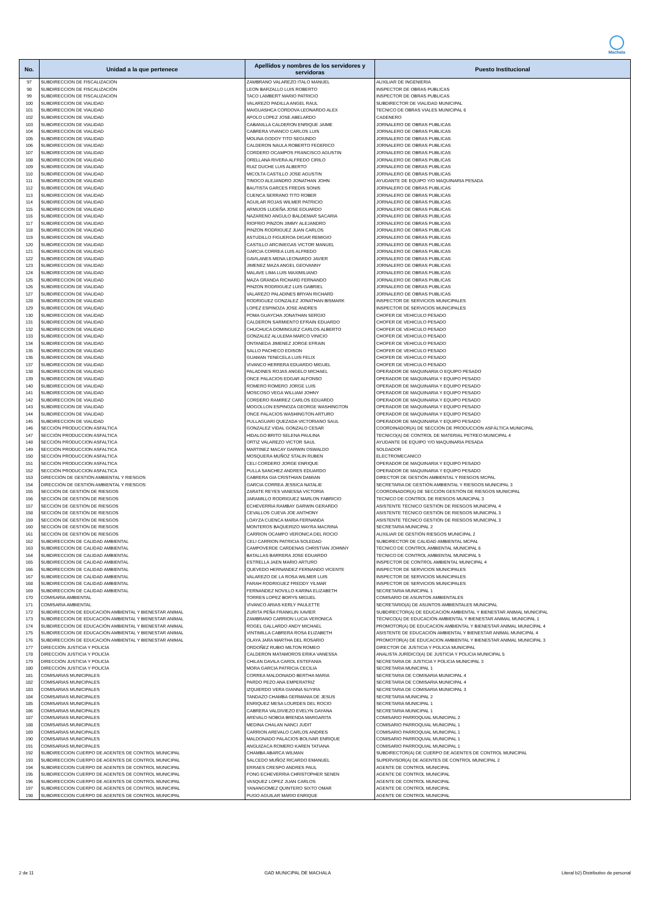Machala
| No. | Unidad a la que pertenece | Apellidos y nombres de los servidores y servidoras | Puesto Institucional |
| --- | --- | --- | --- |
| 97 | SUBDIRECCION DE FISCALIZACIÓN | ZAMBRANO VALAREZO ITALO MANUEL | AUXILIAR DE INGENIERIA |
| 98 | SUBDIRECCION DE FISCALIZACIÓN | LEON BARZALLO LUIS ROBERTO | INSPECTOR DE OBRAS PUBLICAS |
| 99 | SUBDIRECCION DE FISCALIZACIÓN | TACO LAMBERT MARIO PATRICIO | INSPECTOR DE OBRAS PUBLICAS |
| 100 | SUBDIRECCION DE VIALIDAD | VALAREZO PADILLA ANGEL RAUL | SUBDIRECTOR DE VIALIDAD MUNICIPAL |
| 101 | SUBDIRECCION DE VIALIDAD | MAIGUASHCA CORDOVA LEONARDO ALEX | TECNICO DE OBRAS VIALES MUNICIPAL 6 |
| 102 | SUBDIRECCION DE VIALIDAD | APOLO LOPEZ JOSE ABELARDO | CADENERO |
| 103 | SUBDIRECCION DE VIALIDAD | CABANILLA CALDERON ENRIQUE JAIME | JORNALERO DE OBRAS PUBLICAS |
| 104 | SUBDIRECCION DE VIALIDAD | CABRERA VIVANCO CARLOS LUIS | JORNALERO DE OBRAS PUBLICAS |
| 105 | SUBDIRECCION DE VIALIDAD | MOLINA GODOY TITO SEGUNDO | JORNALERO DE OBRAS PUBLICAS |
| 106 | SUBDIRECCION DE VIALIDAD | CALDERON NAULA ROBERTO FEDERICO | JORNALERO DE OBRAS PUBLICAS |
| 107 | SUBDIRECCION DE VIALIDAD | CORDERO OCAMPOS FRANCISCO AGUSTIN | JORNALERO DE OBRAS PUBLICAS |
| 108 | SUBDIRECCION DE VIALIDAD | ORELLANA RIVERA ALFREDO CIRILO | JORNALERO DE OBRAS PUBLICAS |
| 109 | SUBDIRECCION DE VIALIDAD | RUIZ DUCHE LUIS ALBERTO | JORNALERO DE OBRAS PUBLICAS |
| 110 | SUBDIRECCION DE VIALIDAD | MICOLTA CASTILLO JOSE AGUSTIN | JORNALERO DE OBRAS PUBLICAS |
| 111 | SUBDIRECCION DE VIALIDAD | TINOCO ALEJANDRO JONATHAN JOHN | AYUDANTE DE EQUIPO Y/O MAQUINARIA PESADA |
| 112 | SUBDIRECCION DE VIALIDAD | BAUTISTA GARCES FREDIS SONIS | JORNALERO DE OBRAS PUBLICAS |
| 113 | SUBDIRECCION DE VIALIDAD | CUENCA SERRANO TITO ROBER | JORNALERO DE OBRAS PUBLICAS |
| 114 | SUBDIRECCION DE VIALIDAD | AGUILAR ROJAS WILMER PATRICIO | JORNALERO DE OBRAS PUBLICAS |
| 115 | SUBDIRECCION DE VIALIDAD | ARMIJOS LUDEÑA JOSE EDUARDO | JORNALERO DE OBRAS PUBLICAS |
| 116 | SUBDIRECCION DE VIALIDAD | NAZARENO ANGULO BALDEMAR SACARIA | JORNALERO DE OBRAS PUBLICAS |
| 117 | SUBDIRECCION DE VIALIDAD | RIOFRIO PINZON JIMMY ALEJANDRO | JORNALERO DE OBRAS PUBLICAS |
| 118 | SUBDIRECCION DE VIALIDAD | PINZON RODRIGUEZ JUAN CARLOS | JORNALERO DE OBRAS PUBLICAS |
| 119 | SUBDIRECCION DE VIALIDAD | ASTUDILLO FIGUEROA DIGAR REMIGIO | JORNALERO DE OBRAS PUBLICAS |
| 120 | SUBDIRECCION DE VIALIDAD | CASTILLO ARCINIEGAS VICTOR MANUEL | JORNALERO DE OBRAS PUBLICAS |
| 121 | SUBDIRECCION DE VIALIDAD | GARCIA CORREA LUIS ALFREDO | JORNALERO DE OBRAS PUBLICAS |
| 122 | SUBDIRECCION DE VIALIDAD | GAVILANES MENA LEONARDO JAVIER | JORNALERO DE OBRAS PUBLICAS |
| 123 | SUBDIRECCION DE VIALIDAD | JIMENEZ MAZA ANGEL GEOVANNY | JORNALERO DE OBRAS PUBLICAS |
| 124 | SUBDIRECCION DE VIALIDAD | MALAVE LIMA LUIS MAXIMILIANO | JORNALERO DE OBRAS PUBLICAS |
| 125 | SUBDIRECCION DE VIALIDAD | MAZA GRANDA RICHARD FERNANDO | JORNALERO DE OBRAS PUBLICAS |
| 126 | SUBDIRECCION DE VIALIDAD | PINZON RODRIGUEZ LUIS GABRIEL | JORNALERO DE OBRAS PUBLICAS |
| 127 | SUBDIRECCION DE VIALIDAD | VALAREZO PALADINES BRYAN RICHARD | JORNALERO DE OBRAS PUBLICAS |
| 128 | SUBDIRECCION DE VIALIDAD | RODRIGUEZ GONZALEZ JONATHAN BISMARK | INSPECTOR DE SERVICIOS MUNICIPALES |
| 129 | SUBDIRECCION DE VIALIDAD | LOPEZ ESPINOZA JOSE ANDRES | INSPECTOR DE SERVICIOS MUNICIPALES |
| 130 | SUBDIRECCION DE VIALIDAD | POMA GUAYCHA JONATHAN SERGIO | CHOFER DE VEHICULO PESADO |
| 131 | SUBDIRECCION DE VIALIDAD | CALDERON SARMIENTO EFRAIN EDUARDO | CHOFER DE VEHICULO PESADO |
| 132 | SUBDIRECCION DE VIALIDAD | CHUCHUCA DOMINGUEZ CARLOS ALBERTO | CHOFER DE VEHICULO PESADO |
| 133 | SUBDIRECCION DE VIALIDAD | GONZALEZ ALULEMA MARCO VINICIO | CHOFER DE VEHICULO PESADO |
| 134 | SUBDIRECCION DE VIALIDAD | ONTANEDA JIMENEZ JORGE EFRAIN | CHOFER DE VEHICULO PESADO |
| 135 | SUBDIRECCION DE VIALIDAD | SALLO PACHECO EDISON | CHOFER DE VEHICULO PESADO |
| 136 | SUBDIRECCION DE VIALIDAD | GUAMAN TENECELA LUIS FELIX | CHOFER DE VEHICULO PESADO |
| 137 | SUBDIRECCION DE VIALIDAD | VIVANCO HERRERA EDUARDO MIGUEL | CHOFER DE VEHICULO PESADO |
| 138 | SUBDIRECCION DE VIALIDAD | PALADINES ROJAS ANGELO MICHAEL | OPERADOR DE MAQUINARIA O EQUIPO PESADO |
| 139 | SUBDIRECCION DE VIALIDAD | ONCE PALACIOS EDGAR ALFONSO | OPERADOR DE MAQUINARIA Y EQUIPO PESADO |
| 140 | SUBDIRECCION DE VIALIDAD | ROMERO ROMERO JORGE LUIS | OPERADOR DE MAQUINARIA Y EQUIPO PESADO |
| 141 | SUBDIRECCION DE VIALIDAD | MOSCOSO VEGA WILLIAM JOHNY | OPERADOR DE MAQUINARIA Y EQUIPO PESADO |
| 142 | SUBDIRECCION DE VIALIDAD | CORDERO RAMIREZ CARLOS EDUARDO | OPERADOR DE MAQUINARIA Y EQUIPO PESADO |
| 143 | SUBDIRECCION DE VIALIDAD | MOGOLLON ESPINOZA GEORGE WASHINGTON | OPERADOR DE MAQUINARIA Y EQUIPO PESADO |
| 144 | SUBDIRECCION DE VIALIDAD | ONCE PALACIOS WASHINGTON ARTURO | OPERADOR DE MAQUINARIA Y EQUIPO PESADO |
| 145 | SUBDIRECCION DE VIALIDAD | PULLAGUARI QUEZADA VICTORIANO SAUL | OPERADOR DE MAQUINARIA Y EQUIPO PESADO |
| 146 | SECCIÓN PRODUCCION ASFALTICA | GONZALEZ VIDAL GONZALO CESAR | COORDINADOR(A) DE SECCIÓN DE PRODUCCIÓN ASFÁLTICA MUNICIPAL |
| 147 | SECCIÓN PRODUCCION ASFALTICA | HIDALGO BRITO SELENA PAULINA | TECNICO(A) DE CONTROL DE MATERIAL PETREO MUNICIPAL 4 |
| 148 | SECCIÓN PRODUCCION ASFALTICA | ORTIZ VALAREZO VICTOR SAUL | AYUDANTE DE EQUIPO Y/O MAQUINARIA PESADA |
| 149 | SECCIÓN PRODUCCION ASFALTICA | MARTINEZ MACAY DARWIN OSWALDO | SOLDADOR |
| 150 | SECCIÓN PRODUCCION ASFALTICA | MOSQUERA MUÑOZ STALIN RUBEN | ELECTROMECANICO |
| 151 | SECCIÓN PRODUCCION ASFALTICA | CELI CORDERO JORGE ENRIQUE | OPERADOR DE MAQUINARIA Y EQUIPO PESADO |
| 152 | SECCIÓN PRODUCCION ASFALTICA | PULLA SANCHEZ ANDRES EDUARDO | OPERADOR DE MAQUINARIA Y EQUIPO PESADO |
| 153 | DIRECCIÓN DE GESTIÓN AMBIENTAL Y RIESGOS | CABRERA GIA CRISTHIAN DAMIAN | DIRECTOR DE GESTIÓN AMBIENTAL Y RIESGOS MCPAL |
| 154 | DIRECCIÓN DE GESTIÓN AMBIENTAL Y RIESGOS | GARCIA CORREA JESSICA NATALIE | SECRETARIA DE GESTIÓN AMBIENTAL Y RIESGOS MUNICIPAL 3 |
| 155 | SECCIÓN DE GESTIÓN DE RIESGOS | ZARATE REYES VANESSA VICTORIA | COORDINADOR(A) DE SECCIÓN GESTIÓN DE RIESGOS MUNICIPAL |
| 156 | SECCIÓN DE GESTIÓN DE RIESGOS | JARAMILLO RODRIGUEZ MARLON FABRICIO | TECNICO DE CONTROL DE RIESGOS MUNICIPAL 3 |
| 157 | SECCIÓN DE GESTIÓN DE RIESGOS | ECHEVERRIA RAMBAY DARWIN GERARDO | ASISTENTE TÉCNICO GESTIÓN DE RIESGOS MUNICIPAL 4 |
| 158 | SECCIÓN DE GESTIÓN DE RIESGOS | CEVALLOS CUEVA JOE ANTHONY | ASISTENTE TÉCNICO GESTIÓN DE RIESGOS MUNICIPAL 3 |
| 159 | SECCIÓN DE GESTIÓN DE RIESGOS | LOAYZA CUENCA MARIA FERNANDA | ASISTENTE TÉCNICO GESTIÓN DE RIESGOS MUNICIPAL 3 |
| 160 | SECCIÓN DE GESTIÓN DE RIESGOS | MONTEROS BAQUERIZO MAYRA MACRINA | SECRETARIA MUNICIPAL 2 |
| 161 | SECCIÓN DE GESTIÓN DE RIESGOS | CARRION OCAMPO VERONICA DEL ROCIO | AUXILIAR DE GESTIÓN RIESGOS MUNICIPAL 2 |
| 162 | SUBDIRECCION DE CALIDAD AMBIENTAL | CELI CARRION PATRICIA SOLEDAD | SUBDIRECTOR DE CALIDAD AMBIENTAL MCPAL |
| 163 | SUBDIRECCION DE CALIDAD AMBIENTAL | CAMPOVERDE CARDENAS CHRISTIAN JOHNNY | TÉCNICO DE CONTROL AMBIENTAL MUNICIPAL 6 |
| 164 | SUBDIRECCION DE CALIDAD AMBIENTAL | BATALLAS BARRERA JOSE EDUARDO | TECNICO DE CONTROL AMBIENTAL MUNICIPAL 5 |
| 165 | SUBDIRECCION DE CALIDAD AMBIENTAL | ESTRELLA JAEN MARIO ARTURO | INSPECTOR DE CONTROL AMBIENTAL MUNICIPAL 4 |
| 166 | SUBDIRECCION DE CALIDAD AMBIENTAL | QUEVEDO HERNANDEZ FERNANDO VICENTE | INSPECTOR DE SERVICIOS MUNICIPALES |
| 167 | SUBDIRECCION DE CALIDAD AMBIENTAL | VALAREZO DE LA ROSA WILMER LUIS | INSPECTOR DE SERVICIOS MUNICIPALES |
| 168 | SUBDIRECCION DE CALIDAD AMBIENTAL | FARAH RODRIGUEZ FREDDY YILMAR | INSPECTOR DE SERVICIOS MUNICIPALES |
| 169 | SUBDIRECCION DE CALIDAD AMBIENTAL | FERNANDEZ NOVILLO KARINA ELIZABETH | SECRETARIA MUNICIPAL 1 |
| 170 | COMISARIA AMBIENTAL | TORRES LOPEZ BORYS MIGUEL | COMISARIO DE ASUNTOS AMBIENTALES |
| 171 | COMISARIA AMBIENTAL | VIVANCO ARIAS KERLY PAULETTE | SECRETARIO(A) DE ASUNTOS AMBIENTALES MUNICIPAL |
| 172 | SUBDIRECCION DE EDUCACIÓN AMBIENTAL Y BIENESTAR ANIMAL | ZURITA PEÑA FRANKLIN XAVIER | SUBDIRECTOR(A) DE EDUCACIÓN AMBIENTAL Y BIENESTAR ANIMAL MUNICIPAL |
| 173 | SUBDIRECCION DE EDUCACIÓN AMBIENTAL Y BIENESTAR ANIMAL | ZAMBRANO CARRION LUCIA VERONICA | TÉCNICO(A) DE EDUCACIÓN AMBIENTAL Y BIENESTAR ANIMAL MUNICIPAL 1 |
| 174 | SUBDIRECCION DE EDUCACIÓN AMBIENTAL Y BIENESTAR ANIMAL | ROGEL GALLARDO ANDY MICHAEL | PROMOTOR(A) DE EDUCACIÓN AMBIENTAL Y BIENESTAR ANIMAL MUNICIPAL 4 |
| 175 | SUBDIRECCION DE EDUCACIÓN AMBIENTAL Y BIENESTAR ANIMAL | VINTIMILLA CABRERA ROSA ELIZABETH | ASISTENTE DE EDUCACIÓN AMBIENTAL Y BIENESTAR ANIMAL MUNICIPAL 4 |
| 176 | SUBDIRECCION DE EDUCACIÓN AMBIENTAL Y BIENESTAR ANIMAL | OLAYA JARA MARTHA DEL ROSARIO | PROMOTOR(A) DE EDUCACION AMBIENTAL Y BIENESTAR ANIMAL MUNICIPAL 3 |
| 177 | DIRECCIÓN JUSTICIA Y POLICÍA | ORDOÑEZ RUBIO MILTON ROMEO | DIRECTOR DE JUSTICIA Y POLICIA MUNICIPAL |
| 178 | DIRECCIÓN JUSTICIA Y POLICÍA | CALDERON MATAMOROS ERIKA VANESSA | ANALISTA JURÍDICO(A) DE JUSTICIA Y POLICIA MUNICIPAL 5 |
| 179 | DIRECCIÓN JUSTICIA Y POLICÍA | CHILAN DAVILA CAROL ESTEFANIA | SECRETARIA DE JUSTICIA Y POLICIA MUNICIPAL 3 |
| 180 | DIRECCIÓN JUSTICIA Y POLICÍA | MORA GARCIA PATRICIA CECILIA | SECRETARIA MUNICIPAL 1 |
| 181 | COMISARIAS MUNICIPALES | CORREA MALDONADO BERTHA MARIA | SECRETARIA DE COMISARIA MUNICIPAL 4 |
| 182 | COMISARIAS MUNICIPALES | PARDO PEZO ANA EMPERATRIZ | SECRETARIA DE COMISARIA MUNICIPAL 4 |
| 183 | COMISARIAS MUNICIPALES | IZQUIERDO VERA GIANNA SUYIRA | SECRETARIA DE COMISARIA MUNICIPAL 3 |
| 184 | COMISARIAS MUNICIPALES | TANDAZO CHAMBA GERMANIA DE JESUS | SECRETARIA MUNICIPAL 2 |
| 185 | COMISARIAS MUNICIPALES | ENRIQUEZ MESA LOURDES DEL ROCIO | SECRETARIA MUNICIPAL 1 |
| 186 | COMISARIAS MUNICIPALES | CABRERA VALDIVIEZO EVELYN DAYANA | SECRETARIA MUNICIPAL 1 |
| 187 | COMISARIAS MUNICIPALES | AREVALO NOBOA BRENDA MARGARITA | COMISARIO PARROQUIAL MUNICIPAL 2 |
| 188 | COMISARIAS MUNICIPALES | MEDINA CHALAN NANCI JUDIT | COMISARIO PARROQUIAL MUNICIPAL 1 |
| 189 | COMISARIAS MUNICIPALES | CARRION AREVALO CARLOS ANDRES | COMISARIO PARROQUIAL MUNICIPAL 1 |
| 190 | COMISARIAS MUNICIPALES | MALDONADO PALACIOS BOLIVAR ENRIQUE | COMISARIO PARROQUIAL MUNICIPAL 1 |
| 191 | COMISARIAS MUNICIPALES | ANGUIZACA ROMERO KAREN TATIANA | COMISARIO PARROQUIAL MUNICIPAL 1 |
| 192 | SUBDIRECCION CUERPO DE AGENTES DE CONTROL MUNICIPAL | CHAMBA ABARCA WILMAN | SUBDIRECTOR(A) DE CUERPO DE AGENTES DE CONTROL MUNICIPAL |
| 193 | SUBDIRECCION CUERPO DE AGENTES DE CONTROL MUNICIPAL | SALCEDO MUÑOZ RICARDO EMANUEL | SUPERVISOR(A) DE AGENTES DE CONTROL MUNICIPAL 2 |
| 194 | SUBDIRECCION CUERPO DE AGENTES DE CONTROL MUNICIPAL | ERRAES CRESPO ANDRES PAUL | AGENTE DE CONTROL MUNICIPAL |
| 195 | SUBDIRECCION CUERPO DE AGENTES DE CONTROL MUNICIPAL | FONG ECHEVERRIA CHRISTOPHER SENEN | AGENTE DE CONTROL MUNICIPAL |
| 196 | SUBDIRECCION CUERPO DE AGENTES DE CONTROL MUNICIPAL | VASQUEZ LOPEZ JUAN CARLOS | AGENTE DE CONTROL MUNICIPAL |
| 197 | SUBDIRECCION CUERPO DE AGENTES DE CONTROL MUNICIPAL | YANANGOMEZ QUINTERO SIXTO OMAR | AGENTE DE CONTROL MUNICIPAL |
| 198 | SUBDIRECCION CUERPO DE AGENTES DE CONTROL MUNICIPAL | PUGO AGUILAR MARIO ENRIQUE | AGENTE DE CONTROL MUNICIPAL |
2 de 11 GAD MUNICIPAL DE MACHALA Literal b2) Distributivo de personal